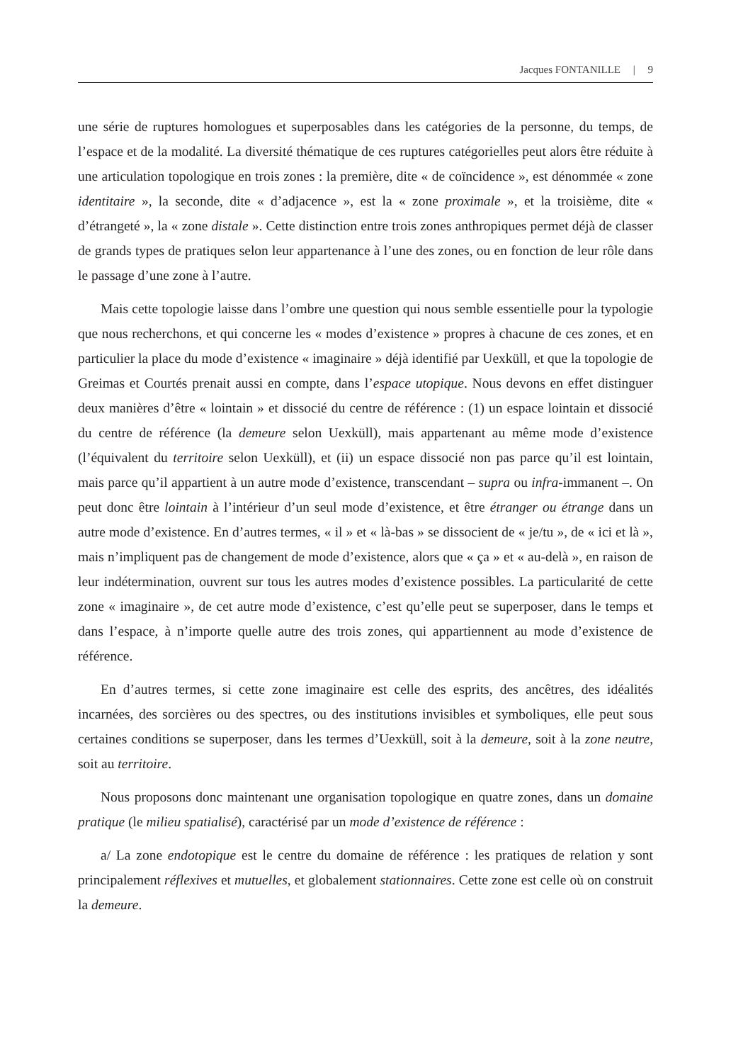Jacques FONTANILLE | 9
une série de ruptures homologues et superposables dans les catégories de la personne, du temps, de l’espace et de la modalité. La diversité thématique de ces ruptures catégorielles peut alors être réduite à une articulation topologique en trois zones : la première, dite « de coïncidence », est dénommée « zone identitaire », la seconde, dite « d’adjacence », est la « zone proximale », et la troisième, dite « d’étrangeté », la « zone distale ». Cette distinction entre trois zones anthropiques permet déjà de classer de grands types de pratiques selon leur appartenance à l’une des zones, ou en fonction de leur rôle dans le passage d’une zone à l’autre.
Mais cette topologie laisse dans l’ombre une question qui nous semble essentielle pour la typologie que nous recherchons, et qui concerne les « modes d’existence » propres à chacune de ces zones, et en particulier la place du mode d’existence « imaginaire » déjà identifié par Uexküll, et que la topologie de Greimas et Courtés prenait aussi en compte, dans l’espace utopique. Nous devons en effet distinguer deux manières d’être « lointain » et dissocié du centre de référence : (1) un espace lointain et dissocié du centre de référence (la demeure selon Uexküll), mais appartenant au même mode d’existence (l’équivalent du territoire selon Uexküll), et (ii) un espace dissocié non pas parce qu’il est lointain, mais parce qu’il appartient à un autre mode d’existence, transcendant – supra ou infra-immanent –. On peut donc être lointain à l’intérieur d’un seul mode d’existence, et être étranger ou étrange dans un autre mode d’existence. En d’autres termes, « il » et « là-bas » se dissocient de « je/tu », de « ici et là », mais n’impliquent pas de changement de mode d’existence, alors que « ça » et « au-delà », en raison de leur indétermination, ouvrent sur tous les autres modes d’existence possibles. La particularité de cette zone « imaginaire », de cet autre mode d’existence, c’est qu’elle peut se superposer, dans le temps et dans l’espace, à n’importe quelle autre des trois zones, qui appartiennent au mode d’existence de référence.
En d’autres termes, si cette zone imaginaire est celle des esprits, des ancêtres, des idéalités incarnées, des sorcières ou des spectres, ou des institutions invisibles et symboliques, elle peut sous certaines conditions se superposer, dans les termes d’Uexküll, soit à la demeure, soit à la zone neutre, soit au territoire.
Nous proposons donc maintenant une organisation topologique en quatre zones, dans un domaine pratique (le milieu spatialisé), caractérisé par un mode d’existence de référence :
a/ La zone endotopique est le centre du domaine de référence : les pratiques de relation y sont principalement réflexives et mutuelles, et globalement stationnaires. Cette zone est celle où on construit la demeure.